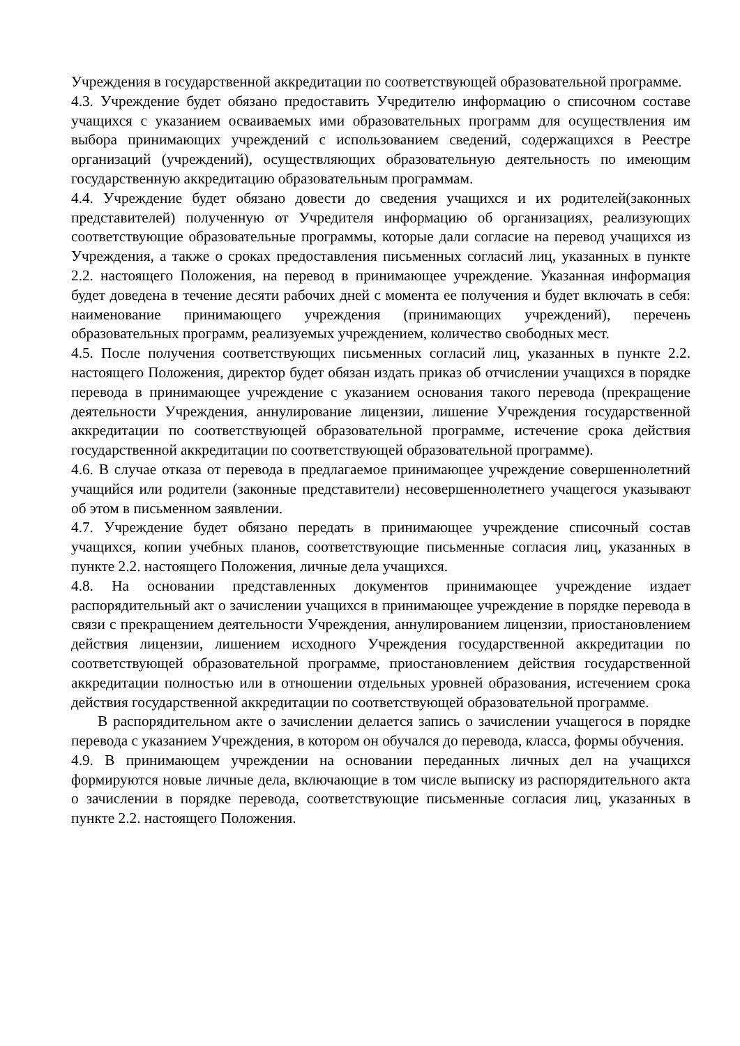Учреждения в государственной аккредитации по соответствующей образовательной программе.
4.3. Учреждение будет обязано предоставить Учредителю информацию о списочном составе учащихся с указанием осваиваемых ими образовательных программ для осуществления им выбора принимающих учреждений с использованием сведений, содержащихся в Реестре организаций (учреждений), осуществляющих образовательную деятельность по имеющим государственную аккредитацию образовательным программам.
4.4. Учреждение будет обязано довести до сведения учащихся и их родителей(законных представителей) полученную от Учредителя информацию об организациях, реализующих соответствующие образовательные программы, которые дали согласие на перевод учащихся из Учреждения, а также о сроках предоставления письменных согласий лиц, указанных в пункте 2.2. настоящего Положения, на перевод в принимающее учреждение. Указанная информация будет доведена в течение десяти рабочих дней с момента ее получения и будет включать в себя: наименование принимающего учреждения (принимающих учреждений), перечень образовательных программ, реализуемых учреждением, количество свободных мест.
4.5. После получения соответствующих письменных согласий лиц, указанных в пункте 2.2. настоящего Положения, директор будет обязан издать приказ об отчислении учащихся в порядке перевода в принимающее учреждение с указанием основания такого перевода (прекращение деятельности Учреждения, аннулирование лицензии, лишение Учреждения государственной аккредитации по соответствующей образовательной программе, истечение срока действия государственной аккредитации по соответствующей образовательной программе).
4.6. В случае отказа от перевода в предлагаемое принимающее учреждение совершеннолетний учащийся или родители (законные представители) несовершеннолетнего учащегося указывают об этом в письменном заявлении.
4.7. Учреждение будет обязано передать в принимающее учреждение списочный состав учащихся, копии учебных планов, соответствующие письменные согласия лиц, указанных в пункте 2.2. настоящего Положения, личные дела учащихся.
4.8. На основании представленных документов принимающее учреждение издает распорядительный акт о зачислении учащихся в принимающее учреждение в порядке перевода в связи с прекращением деятельности Учреждения, аннулированием лицензии, приостановлением действия лицензии, лишением исходного Учреждения государственной аккредитации по соответствующей образовательной программе, приостановлением действия государственной аккредитации полностью или в отношении отдельных уровней образования, истечением срока действия государственной аккредитации по соответствующей образовательной программе.
В распорядительном акте о зачислении делается запись о зачислении учащегося в порядке перевода с указанием Учреждения, в котором он обучался до перевода, класса, формы обучения.
4.9. В принимающем учреждении на основании переданных личных дел на учащихся формируются новые личные дела, включающие в том числе выписку из распорядительного акта о зачислении в порядке перевода, соответствующие письменные согласия лиц, указанных в пункте 2.2. настоящего Положения.